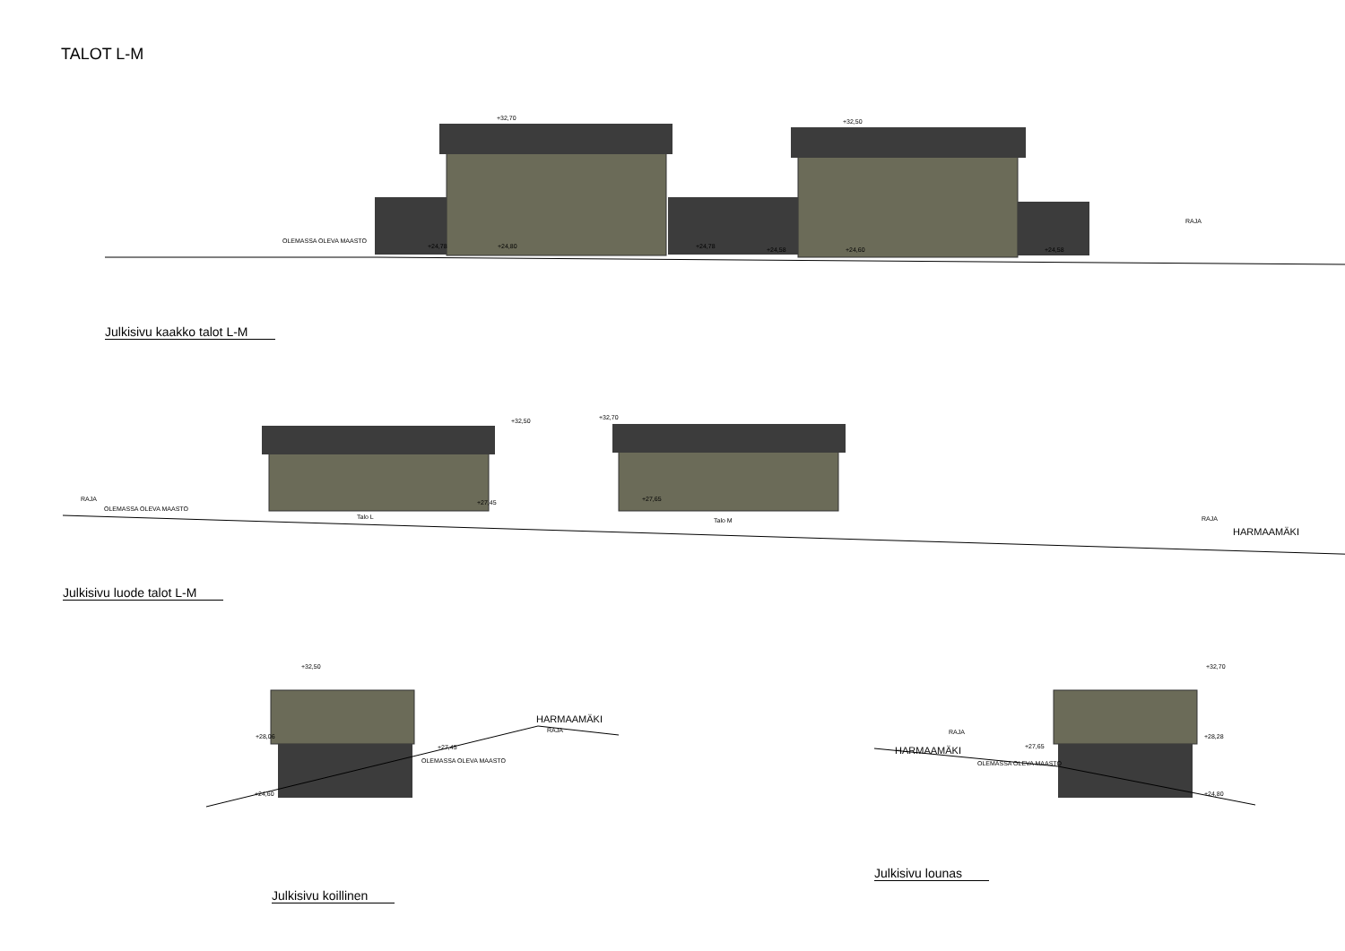TALOT L-M
+32,70 +32,50
OLEMASSA OLEVA MAASTO
+24,78 +24,80 +24,78 +24,58 +24,60 +24,58
RAJA
Julkisivu kaakko talot L-M
+32,50 +32,70
RAJA
OLEMASSA OLEVA MAASTO
+27,45 +27,65
Talo L Talo M RAJA
HARMAAMÄKI
Julkisivu luode talot L-M
+32,50
+28,06
+27,45
OLEMASSA OLEVA MAASTO
+24,60
HARMAAMÄKI
RAJA
+32,70
RAJA
HARMAAMÄKI +27,65
+28,28
OLEMASSA OLEVA MAASTO
+24,80
Julkisivu lounas
Julkisivu koillinen